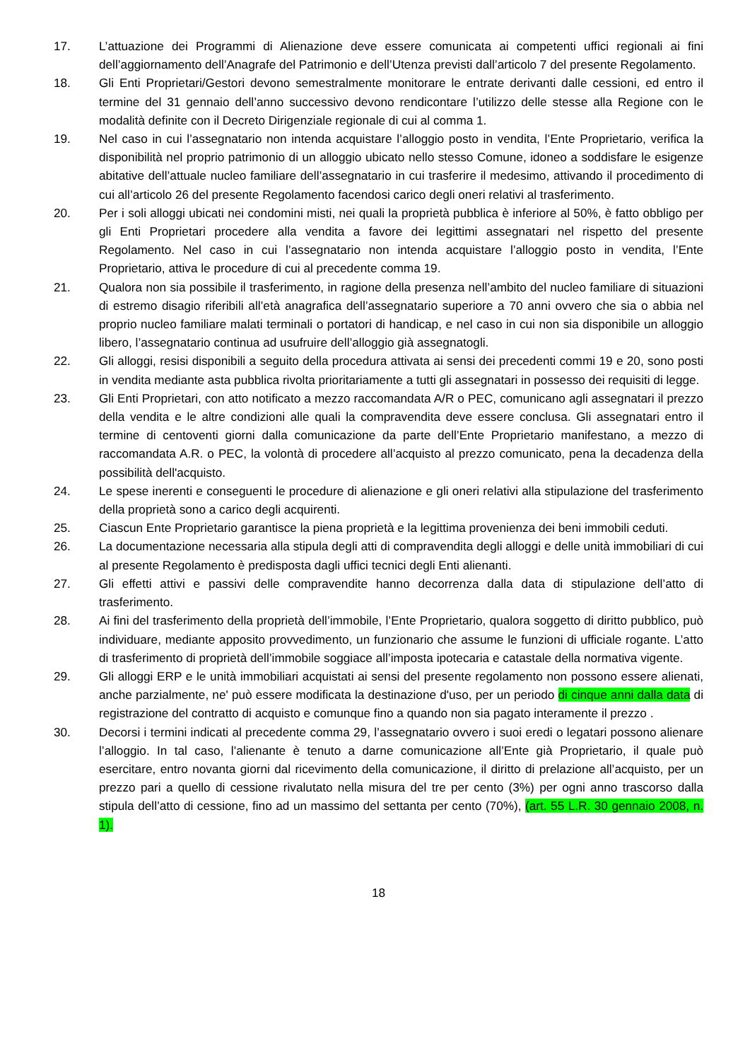17. L’attuazione dei Programmi di Alienazione deve essere comunicata ai competenti uffici regionali ai fini dell’aggiornamento dell’Anagrafe del Patrimonio e dell’Utenza previsti dall’articolo 7 del presente Regolamento.
18. Gli Enti Proprietari/Gestori devono semestralmente monitorare le entrate derivanti dalle cessioni, ed entro il termine del 31 gennaio dell’anno successivo devono rendicontare l’utilizzo delle stesse alla Regione con le modalità definite con il Decreto Dirigenziale regionale di cui al comma 1.
19. Nel caso in cui l’assegnatario non intenda acquistare l’alloggio posto in vendita, l’Ente Proprietario, verifica la disponibilità nel proprio patrimonio di un alloggio ubicato nello stesso Comune, idoneo a soddisfare le esigenze abitative dell’attuale nucleo familiare dell’assegnatario in cui trasferire il medesimo, attivando il procedimento di cui all’articolo 26 del presente Regolamento facendosi carico degli oneri relativi al trasferimento.
20. Per i soli alloggi ubicati nei condomini misti, nei quali la proprietà pubblica è inferiore al 50%, è fatto obbligo per gli Enti Proprietari procedere alla vendita a favore dei legittimi assegnatari nel rispetto del presente Regolamento. Nel caso in cui l’assegnatario non intenda acquistare l’alloggio posto in vendita, l’Ente Proprietario, attiva le procedure di cui al precedente comma 19.
21. Qualora non sia possibile il trasferimento, in ragione della presenza nell’ambito del nucleo familiare di situazioni di estremo disagio riferibili all’età anagrafica dell’assegnatario superiore a 70 anni ovvero che sia o abbia nel proprio nucleo familiare malati terminali o portatori di handicap, e nel caso in cui non sia disponibile un alloggio libero, l’assegnatario continua ad usufruire dell’alloggio già assegnatogli.
22. Gli alloggi, resisi disponibili a seguito della procedura attivata ai sensi dei precedenti commi 19 e 20, sono posti in vendita mediante asta pubblica rivolta prioritariamente a tutti gli assegnatari in possesso dei requisiti di legge.
23. Gli Enti Proprietari, con atto notificato a mezzo raccomandata A/R o PEC, comunicano agli assegnatari il prezzo della vendita e le altre condizioni alle quali la compravendita deve essere conclusa. Gli assegnatari entro il termine di centoventi giorni dalla comunicazione da parte dell’Ente Proprietario manifestano, a mezzo di raccomandata A.R. o PEC, la volontà di procedere all’acquisto al prezzo comunicato, pena la decadenza della possibilità dell'acquisto.
24. Le spese inerenti e conseguenti le procedure di alienazione e gli oneri relativi alla stipulazione del trasferimento della proprietà sono a carico degli acquirenti.
25. Ciascun Ente Proprietario garantisce la piena proprietà e la legittima provenienza dei beni immobili ceduti.
26. La documentazione necessaria alla stipula degli atti di compravendita degli alloggi e delle unità immobiliari di cui al presente Regolamento è predisposta dagli uffici tecnici degli Enti alienanti.
27. Gli effetti attivi e passivi delle compravendite hanno decorrenza dalla data di stipulazione dell’atto di trasferimento.
28. Ai fini del trasferimento della proprietà dell’immobile, l’Ente Proprietario, qualora soggetto di diritto pubblico, può individuare, mediante apposito provvedimento, un funzionario che assume le funzioni di ufficiale rogante. L’atto di trasferimento di proprietà dell’immobile soggiace all’imposta ipotecaria e catastale della normativa vigente.
29. Gli alloggi ERP e le unità immobiliari acquistati ai sensi del presente regolamento non possono essere alienati, anche parzialmente, ne' può essere modificata la destinazione d'uso, per un periodo di cinque anni dalla data di registrazione del contratto di acquisto e comunque fino a quando non sia pagato interamente il prezzo .
30. Decorsi i termini indicati al precedente comma 29, l’assegnatario ovvero i suoi eredi o legatari possono alienare l’alloggio. In tal caso, l’alienante è tenuto a darne comunicazione all’Ente già Proprietario, il quale può esercitare, entro novanta giorni dal ricevimento della comunicazione, il diritto di prelazione all’acquisto, per un prezzo pari a quello di cessione rivalutato nella misura del tre per cento (3%) per ogni anno trascorso dalla stipula dell’atto di cessione, fino ad un massimo del settanta per cento (70%), (art. 55 L.R. 30 gennaio 2008, n. 1).
18